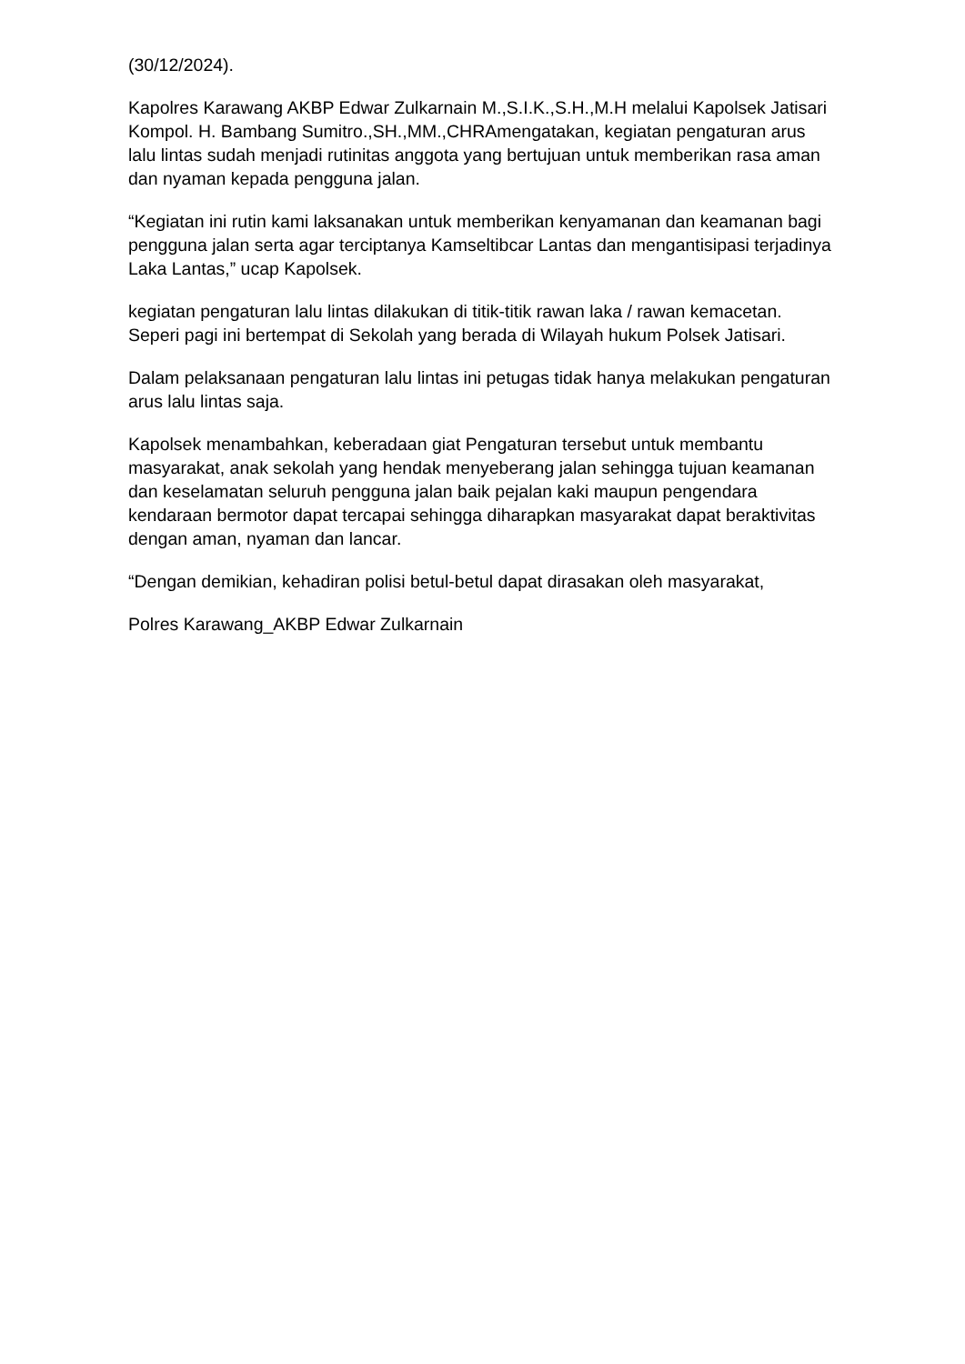(30/12/2024).
Kapolres Karawang AKBP Edwar Zulkarnain M.,S.I.K.,S.H.,M.H melalui Kapolsek Jatisari Kompol. H. Bambang Sumitro.,SH.,MM.,CHRAmengatakan, kegiatan pengaturan arus lalu lintas sudah menjadi rutinitas anggota yang bertujuan untuk memberikan rasa aman dan nyaman kepada pengguna jalan.
“Kegiatan ini rutin kami laksanakan untuk memberikan kenyamanan dan keamanan bagi pengguna jalan serta agar terciptanya Kamseltibcar Lantas dan mengantisipasi terjadinya Laka Lantas,” ucap Kapolsek.
kegiatan pengaturan lalu lintas dilakukan di titik-titik rawan laka / rawan kemacetan. Seperi pagi ini bertempat di Sekolah yang berada di Wilayah hukum Polsek Jatisari.
Dalam pelaksanaan pengaturan lalu lintas ini petugas tidak hanya melakukan pengaturan arus lalu lintas saja.
Kapolsek menambahkan, keberadaan giat Pengaturan tersebut untuk membantu masyarakat, anak sekolah yang hendak menyeberang jalan sehingga tujuan keamanan dan keselamatan seluruh pengguna jalan baik pejalan kaki maupun pengendara kendaraan bermotor dapat tercapai sehingga diharapkan masyarakat dapat beraktivitas dengan aman, nyaman dan lancar.
“Dengan demikian, kehadiran polisi betul-betul dapat dirasakan oleh masyarakat,
Polres Karawang_AKBP Edwar Zulkarnain